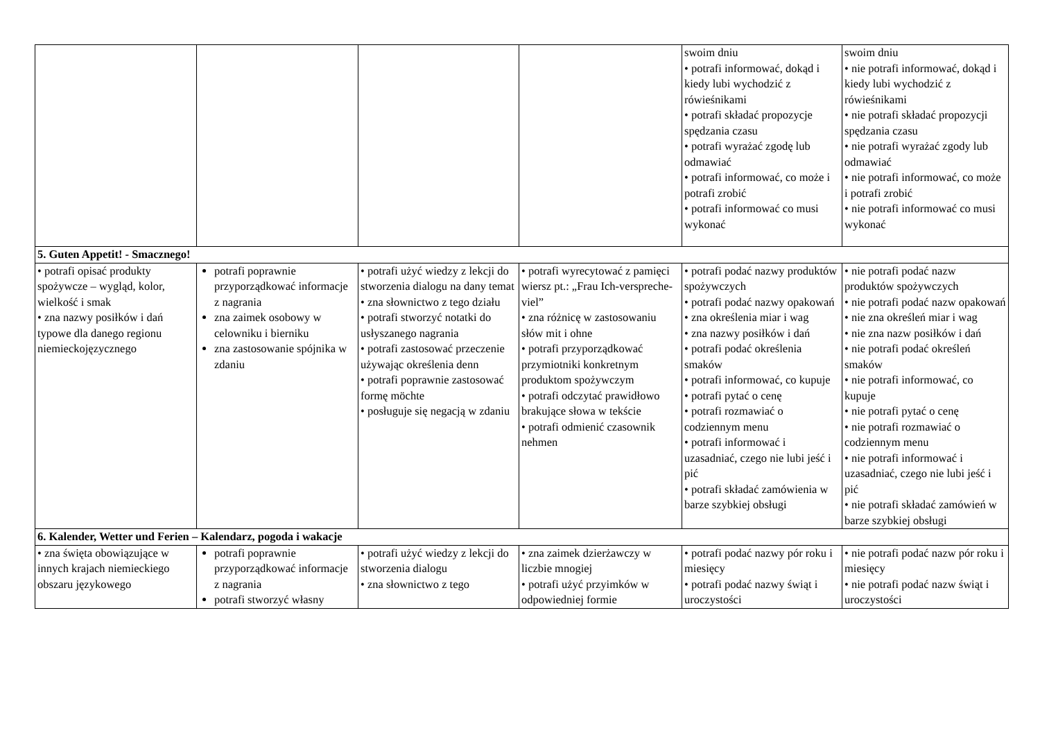| | | | | swoim dniu • potrafi informować, dokąd i kiedy lubi wychodzić z rówieśnikami • potrafi składać propozycje spędzania czasu • potrafi wyrażać zgodę lub odmawiać • potrafi informować, co może i potrafi zrobić • potrafi informować co musi wykonać | swoim dniu • nie potrafi informować, dokąd i kiedy lubi wychodzić z rówieśnikami • nie potrafi składać propozycji spędzania czasu • nie potrafi wyrażać zgody lub odmawiać • nie potrafi informować, co może i potrafi zrobić • nie potrafi informować co musi wykonać |
| 5. Guten Appetit! - Smacznego! | | | | | |
| • potrafi opisać produkty spożywcze – wygląd, kolor, wielkość i smak • zna nazwy posiłków i dań typowe dla danego regionu niemieckojęzycznego | potrafi poprawnie przyporządkować informacje z nagrania zna zaimek osobowy w celowniku i bierniku zna zastosowanie spójnika w zdaniu | • potrafi użyć wiedzy z lekcji do stworzenia dialogu na dany temat • zna słownictwo z tego działu • potrafi stworzyć notatki do usłyszanego nagrania • potrafi zastosować przeczenie używając określenia denn • potrafi poprawnie zastosować formę möchte • posługuje się negacją w zdaniu | • potrafi wyrecytować z pamięci wiersz pt.: „Frau Ich-verspreche-viel” • zna różnicę w zastosowaniu słów mit i ohne • potrafi przyporządkować przymiotniki konkretnym produktom spożywczym • potrafi odczytać prawidłowo brakujące słowa w tekście • potrafi odmienić czasownik nehmen | • potrafi podać nazwy produktów spożywczych • potrafi podać nazwy opakowań • zna określenia miar i wag • zna nazwy posiłków i dań • potrafi podać określenia smaków • potrafi informować, co kupuje • potrafi pytać o cenę • potrafi rozmawiać o codziennym menu • potrafi informować i uzasadniać, czego nie lubi jeść i pić • potrafi składać zamówienia w barze szybkiej obsługi | • nie potrafi podać nazw produktów spożywczych • nie potrafi podać nazw opakowań • nie zna określeń miar i wag • nie zna nazw posiłków i dań • nie potrafi podać określeń smaków • nie potrafi informować, co kupuje • nie potrafi pytać o cenę • nie potrafi rozmawiać o codziennym menu • nie potrafi informować i uzasadniać, czego nie lubi jeść i pić • nie potrafi składać zamówień w barze szybkiej obsługi |
| 6. Kalender, Wetter und Ferien – Kalendarz, pogoda i wakacje | | | | | |
| • zna święta obowiązujące w innych krajach niemieckiego obszaru językowego | potrafi poprawnie przyporządkować informacje z nagrania potrafi stworzyć własny | • potrafi użyć wiedzy z lekcji do stworzenia dialogu • zna słownictwo z tego | • zna zaimek dzierżawczy w liczbie mnogiej • potrafi użyć przyimków w odpowiedniej formie | • potrafi podać nazwy pór roku i miesięcy • potrafi podać nazwy świąt i uroczystości | • nie potrafi podać nazw pór roku i miesięcy • nie potrafi podać nazw świąt i uroczystości |